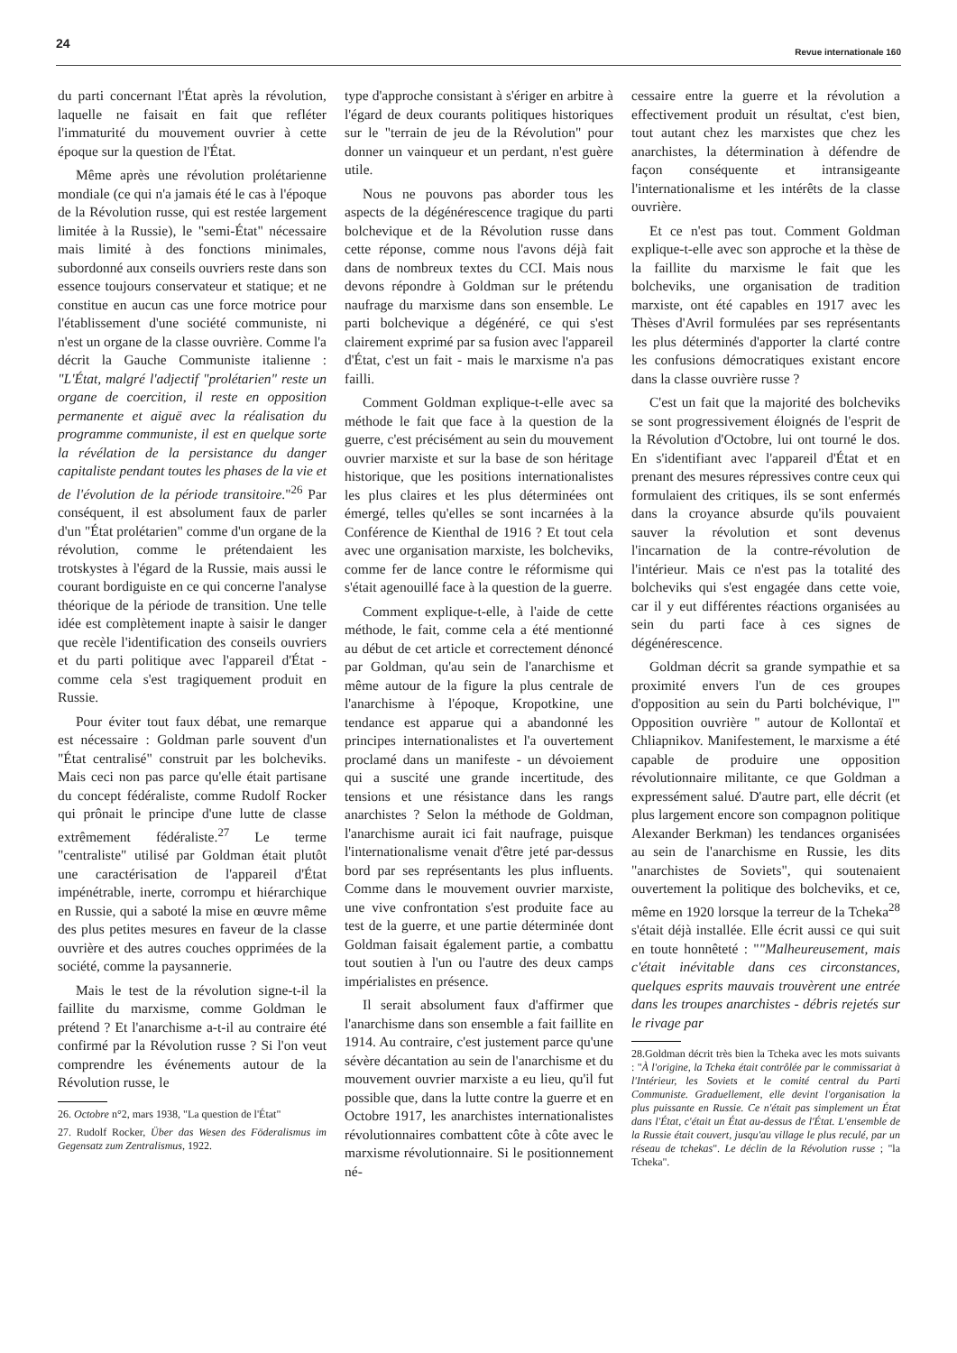24
Revue internationale 160
du parti concernant l'État après la révolution, laquelle ne faisait en fait que refléter l'immaturité du mouvement ouvrier à cette époque sur la question de l'État.
Même après une révolution prolétarienne mondiale (ce qui n'a jamais été le cas à l'époque de la Révolution russe, qui est restée largement limitée à la Russie), le "semi-État" nécessaire mais limité à des fonctions minimales, subordonné aux conseils ouvriers reste dans son essence toujours conservateur et statique; et ne constitue en aucun cas une force motrice pour l'établissement d'une société communiste, ni n'est un organe de la classe ouvrière. Comme l'a décrit la Gauche Communiste italienne : "L'État, malgré l'adjectif "prolétarien" reste un organe de coercition, il reste en opposition permanente et aiguë avec la réalisation du programme communiste, il est en quelque sorte la révélation de la persistance du danger capitaliste pendant toutes les phases de la vie et de l'évolution de la période transitoire."<sup>26</sup> Par conséquent, il est absolument faux de parler d'un "État prolétarien" comme d'un organe de la révolution, comme le prétendaient les trotskystes à l'égard de la Russie, mais aussi le courant bordiguiste en ce qui concerne l'analyse théorique de la période de transition. Une telle idée est complètement inapte à saisir le danger que recèle l'identification des conseils ouvriers et du parti politique avec l'appareil d'État - comme cela s'est tragiquement produit en Russie.
Pour éviter tout faux débat, une remarque est nécessaire : Goldman parle souvent d'un "État centralisé" construit par les bolcheviks. Mais ceci non pas parce qu'elle était partisane du concept fédéraliste, comme Rudolf Rocker qui prônait le principe d'une lutte de classe extrêmement fédéraliste.<sup>27</sup> Le terme "centraliste" utilisé par Goldman était plutôt une caractérisation de l'appareil d'État impénétrable, inerte, corrompu et hiérarchique en Russie, qui a saboté la mise en œuvre même des plus petites mesures en faveur de la classe ouvrière et des autres couches opprimées de la société, comme la paysannerie.
Mais le test de la révolution signe-t-il la faillite du marxisme, comme Goldman le prétend ? Et l'anarchisme a-t-il au contraire été confirmé par la Révolution russe ? Si l'on veut comprendre les événements autour de la Révolution russe, le
26. Octobre n°2, mars 1938, "La question de l'État"
27. Rudolf Rocker, Über das Wesen des Föderalismus im Gegensatz zum Zentralismus, 1922.
type d'approche consistant à s'ériger en arbitre à l'égard de deux courants politiques historiques sur le "terrain de jeu de la Révolution" pour donner un vainqueur et un perdant, n'est guère utile.
Nous ne pouvons pas aborder tous les aspects de la dégénérescence tragique du parti bolchevique et de la Révolution russe dans cette réponse, comme nous l'avons déjà fait dans de nombreux textes du CCI. Mais nous devons répondre à Goldman sur le prétendu naufrage du marxisme dans son ensemble. Le parti bolchevique a dégénéré, ce qui s'est clairement exprimé par sa fusion avec l'appareil d'État, c'est un fait - mais le marxisme n'a pas failli.
Comment Goldman explique-t-elle avec sa méthode le fait que face à la question de la guerre, c'est précisément au sein du mouvement ouvrier marxiste et sur la base de son héritage historique, que les positions internationalistes les plus claires et les plus déterminées ont émergé, telles qu'elles se sont incarnées à la Conférence de Kienthal de 1916 ? Et tout cela avec une organisation marxiste, les bolcheviks, comme fer de lance contre le réformisme qui s'était agenouillé face à la question de la guerre.
Comment explique-t-elle, à l'aide de cette méthode, le fait, comme cela a été mentionné au début de cet article et correctement dénoncé par Goldman, qu'au sein de l'anarchisme et même autour de la figure la plus centrale de l'anarchisme à l'époque, Kropotkine, une tendance est apparue qui a abandonné les principes internationalistes et l'a ouvertement proclamé dans un manifeste - un dévoiement qui a suscité une grande incertitude, des tensions et une résistance dans les rangs anarchistes ? Selon la méthode de Goldman, l'anarchisme aurait ici fait naufrage, puisque l'internationalisme venait d'être jeté par-dessus bord par ses représentants les plus influents. Comme dans le mouvement ouvrier marxiste, une vive confrontation s'est produite face au test de la guerre, et une partie déterminée dont Goldman faisait également partie, a combattu tout soutien à l'un ou l'autre des deux camps impérialistes en présence.
Il serait absolument faux d'affirmer que l'anarchisme dans son ensemble a fait faillite en 1914. Au contraire, c'est justement parce qu'une sévère décantation au sein de l'anarchisme et du mouvement ouvrier marxiste a eu lieu, qu'il fut possible que, dans la lutte contre la guerre et en Octobre 1917, les anarchistes internationalistes révolutionnaires combattent côte à côte avec le marxisme révolutionnaire. Si le positionnement né-
cessaire entre la guerre et la révolution a effectivement produit un résultat, c'est bien, tout autant chez les marxistes que chez les anarchistes, la détermination à défendre de façon conséquente et intransigeante l'internationalisme et les intérêts de la classe ouvrière.
Et ce n'est pas tout. Comment Goldman explique-t-elle avec son approche et la thèse de la faillite du marxisme le fait que les bolcheviks, une organisation de tradition marxiste, ont été capables en 1917 avec les Thèses d'Avril formulées par ses représentants les plus déterminés d'apporter la clarté contre les confusions démocratiques existant encore dans la classe ouvrière russe ?
C'est un fait que la majorité des bolcheviks se sont progressivement éloignés de l'esprit de la Révolution d'Octobre, lui ont tourné le dos. En s'identifiant avec l'appareil d'État et en prenant des mesures répressives contre ceux qui formulaient des critiques, ils se sont enfermés dans la croyance absurde qu'ils pouvaient sauver la révolution et sont devenus l'incarnation de la contre-révolution de l'intérieur. Mais ce n'est pas la totalité des bolcheviks qui s'est engagée dans cette voie, car il y eut différentes réactions organisées au sein du parti face à ces signes de dégénérescence.
Goldman décrit sa grande sympathie et sa proximité envers l'un de ces groupes d'opposition au sein du Parti bolchévique, l'" Opposition ouvrière " autour de Kollontaï et Chliapnikov. Manifestement, le marxisme a été capable de produire une opposition révolutionnaire militante, ce que Goldman a expressément salué. D'autre part, elle décrit (et plus largement encore son compagnon politique Alexander Berkman) les tendances organisées au sein de l'anarchisme en Russie, les dits "anarchistes de Soviets", qui soutenaient ouvertement la politique des bolcheviks, et ce, même en 1920 lorsque la terreur de la Tcheka<sup>28</sup> s'était déjà installée. Elle écrit aussi ce qui suit en toute honnêteté : ""Malheureusement, mais c'était inévitable dans ces circonstances, quelques esprits mauvais trouvèrent une entrée dans les troupes anarchistes - débris rejetés sur le rivage par
28.Goldman décrit très bien la Tcheka avec les mots suivants : "À l'origine, la Tcheka était contrôlée par le commissariat à l'Intérieur, les Soviets et le comité central du Parti Communiste. Graduellement, elle devint l'organisation la plus puissante en Russie. Ce n'était pas simplement un État dans l'État, c'était un État au-dessus de l'État. L'ensemble de la Russie était couvert, jusqu'au village le plus reculé, par un réseau de tchekas". Le déclin de la Révolution russe ; "la Tcheka".